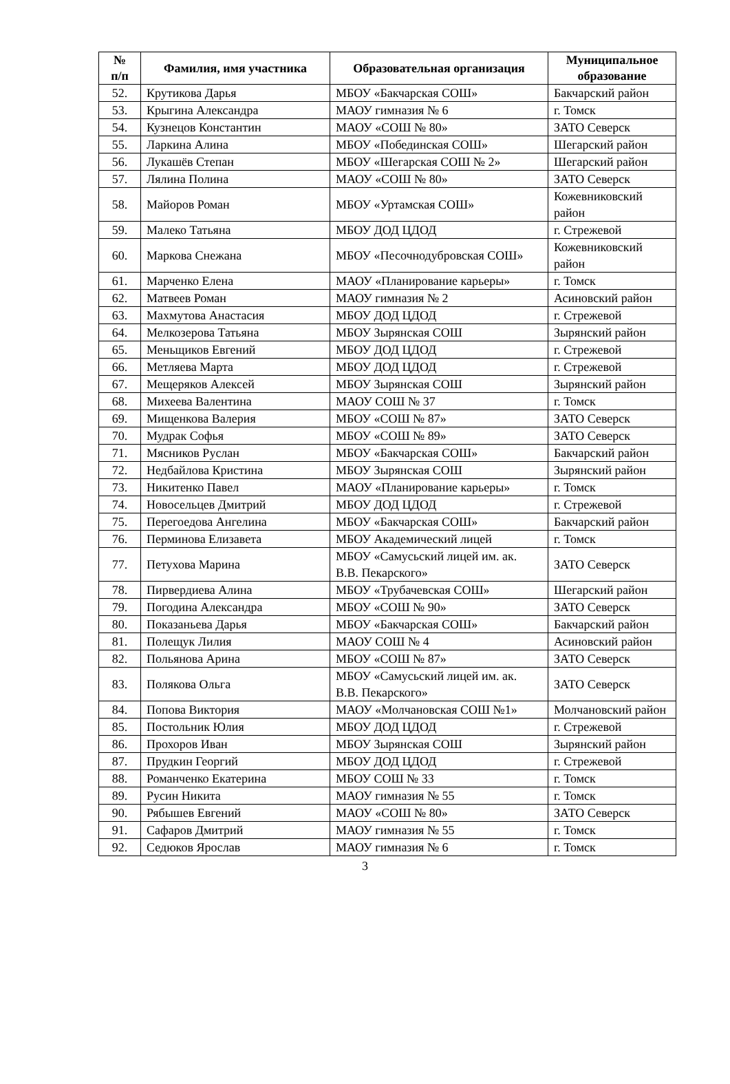| № п/п | Фамилия, имя участника | Образовательная организация | Муниципальное образование |
| --- | --- | --- | --- |
| 52. | Крутикова Дарья | МБОУ «Бакчарская СОШ» | Бакчарский район |
| 53. | Крыгина Александра | МАОУ гимназия № 6 | г. Томск |
| 54. | Кузнецов Константин | МАОУ «СОШ № 80» | ЗАТО Северск |
| 55. | Ларкина Алина | МБОУ «Побединская СОШ» | Шегарский район |
| 56. | Лукашёв Степан | МБОУ «Шегарская СОШ № 2» | Шегарский район |
| 57. | Лялина Полина | МАОУ «СОШ № 80» | ЗАТО Северск |
| 58. | Майоров Роман | МБОУ «Уртамская СОШ» | Кожевниковский район |
| 59. | Малеко Татьяна | МБОУ ДОД ЦДОД | г. Стрежевой |
| 60. | Маркова Снежана | МБОУ «Песочнодубровская СОШ» | Кожевниковский район |
| 61. | Марченко Елена | МАОУ «Планирование карьеры» | г. Томск |
| 62. | Матвеев Роман | МАОУ гимназия № 2 | Асиновский район |
| 63. | Махмутова Анастасия | МБОУ ДОД ЦДОД | г. Стрежевой |
| 64. | Мелкозерова Татьяна | МБОУ Зырянская СОШ | Зырянский район |
| 65. | Меньщиков Евгений | МБОУ ДОД ЦДОД | г. Стрежевой |
| 66. | Метляева Марта | МБОУ ДОД ЦДОД | г. Стрежевой |
| 67. | Мещеряков Алексей | МБОУ Зырянская СОШ | Зырянский район |
| 68. | Михеева Валентина | МАОУ СОШ № 37 | г. Томск |
| 69. | Мищенкова Валерия | МБОУ «СОШ № 87» | ЗАТО Северск |
| 70. | Мудрак Софья | МБОУ «СОШ № 89» | ЗАТО Северск |
| 71. | Мясников Руслан | МБОУ «Бакчарская СОШ» | Бакчарский район |
| 72. | Недбайлова Кристина | МБОУ Зырянская СОШ | Зырянский район |
| 73. | Никитенко Павел | МАОУ «Планирование карьеры» | г. Томск |
| 74. | Новосельцев Дмитрий | МБОУ ДОД ЦДОД | г. Стрежевой |
| 75. | Перегоедова Ангелина | МБОУ «Бакчарская СОШ» | Бакчарский район |
| 76. | Перминова Елизавета | МБОУ Академический лицей | г. Томск |
| 77. | Петухова Марина | МБОУ «Самусьский лицей им. ак. В.В. Пекарского» | ЗАТО Северск |
| 78. | Пирвердиева Алина | МБОУ «Трубачевская СОШ» | Шегарский район |
| 79. | Погодина Александра | МБОУ «СОШ № 90» | ЗАТО Северск |
| 80. | Показаньева Дарья | МБОУ «Бакчарская СОШ» | Бакчарский район |
| 81. | Полещук Лилия | МАОУ СОШ № 4 | Асиновский район |
| 82. | Польянова Арина | МБОУ «СОШ № 87» | ЗАТО Северск |
| 83. | Полякова Ольга | МБОУ «Самусьский лицей им. ак. В.В. Пекарского» | ЗАТО Северск |
| 84. | Попова Виктория | МАОУ «Молчановская СОШ №1» | Молчановский район |
| 85. | Постольник Юлия | МБОУ ДОД ЦДОД | г. Стрежевой |
| 86. | Прохоров Иван | МБОУ Зырянская СОШ | Зырянский район |
| 87. | Прудкин Георгий | МБОУ ДОД ЦДОД | г. Стрежевой |
| 88. | Романченко Екатерина | МБОУ СОШ № 33 | г. Томск |
| 89. | Русин Никита | МАОУ гимназия № 55 | г. Томск |
| 90. | Рябышев Евгений | МАОУ «СОШ № 80» | ЗАТО Северск |
| 91. | Сафаров Дмитрий | МАОУ гимназия № 55 | г. Томск |
| 92. | Седюков Ярослав | МАОУ гимназия № 6 | г. Томск |
3